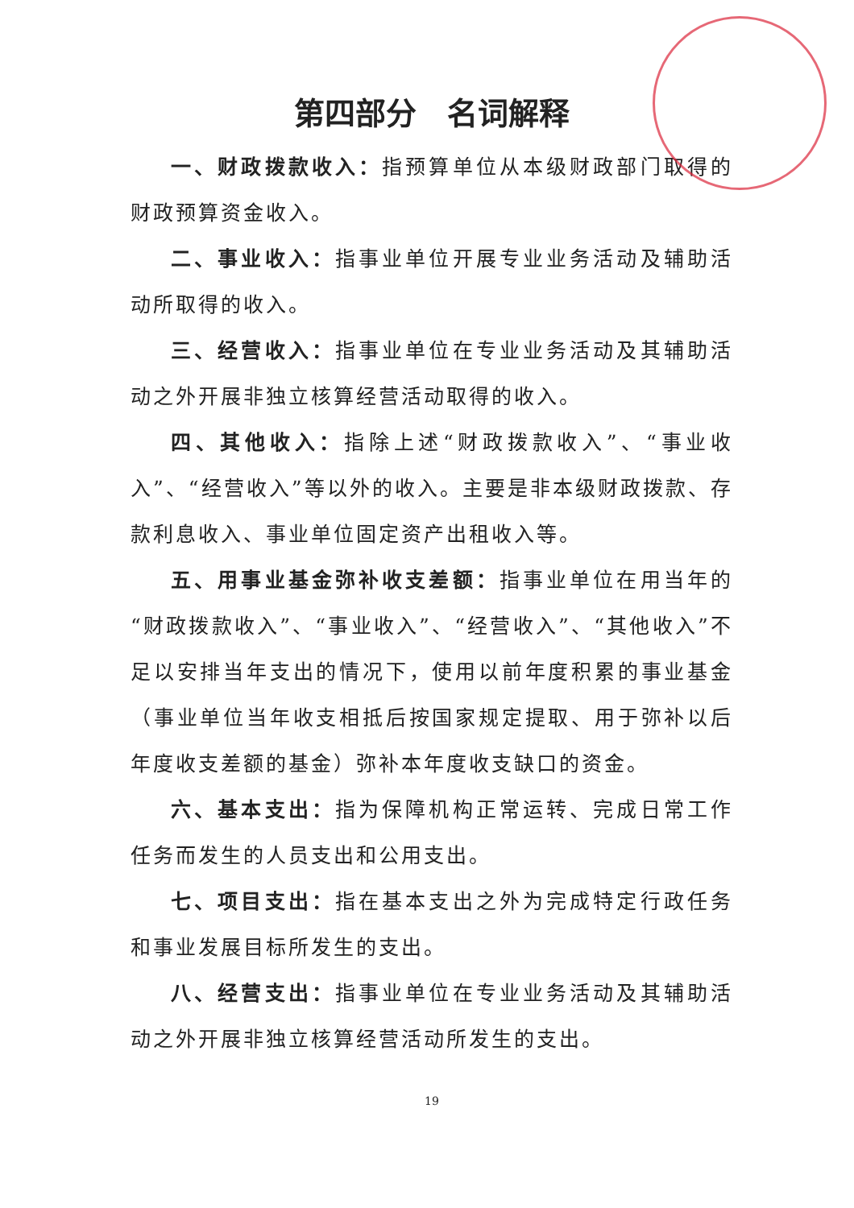第四部分　名词解释
一、财政拨款收入：指预算单位从本级财政部门取得的财政预算资金收入。
二、事业收入：指事业单位开展专业业务活动及辅助活动所取得的收入。
三、经营收入：指事业单位在专业业务活动及其辅助活动之外开展非独立核算经营活动取得的收入。
四、其他收入：指除上述“财政拨款收入”、“事业收入”、“经营收入”等以外的收入。主要是非本级财政拨款、存款利息收入、事业单位固定资产出租收入等。
五、用事业基金弥补收支差额：指事业单位在用当年的“财政拨款收入”、“事业收入”、“经营收入”、“其他收入”不足以安排当年支出的情况下，使用以前年度积累的事业基金（事业单位当年收支相抵后按国家规定提取、用于弥补以后年度收支差额的基金）弥补本年度收支缺口的资金。
六、基本支出：指为保障机构正常运转、完成日常工作任务而发生的人员支出和公用支出。
七、项目支出：指在基本支出之外为完成特定行政任务和事业发展目标所发生的支出。
八、经营支出：指事业单位在专业业务活动及其辅助活动之外开展非独立核算经营活动所发生的支出。
19